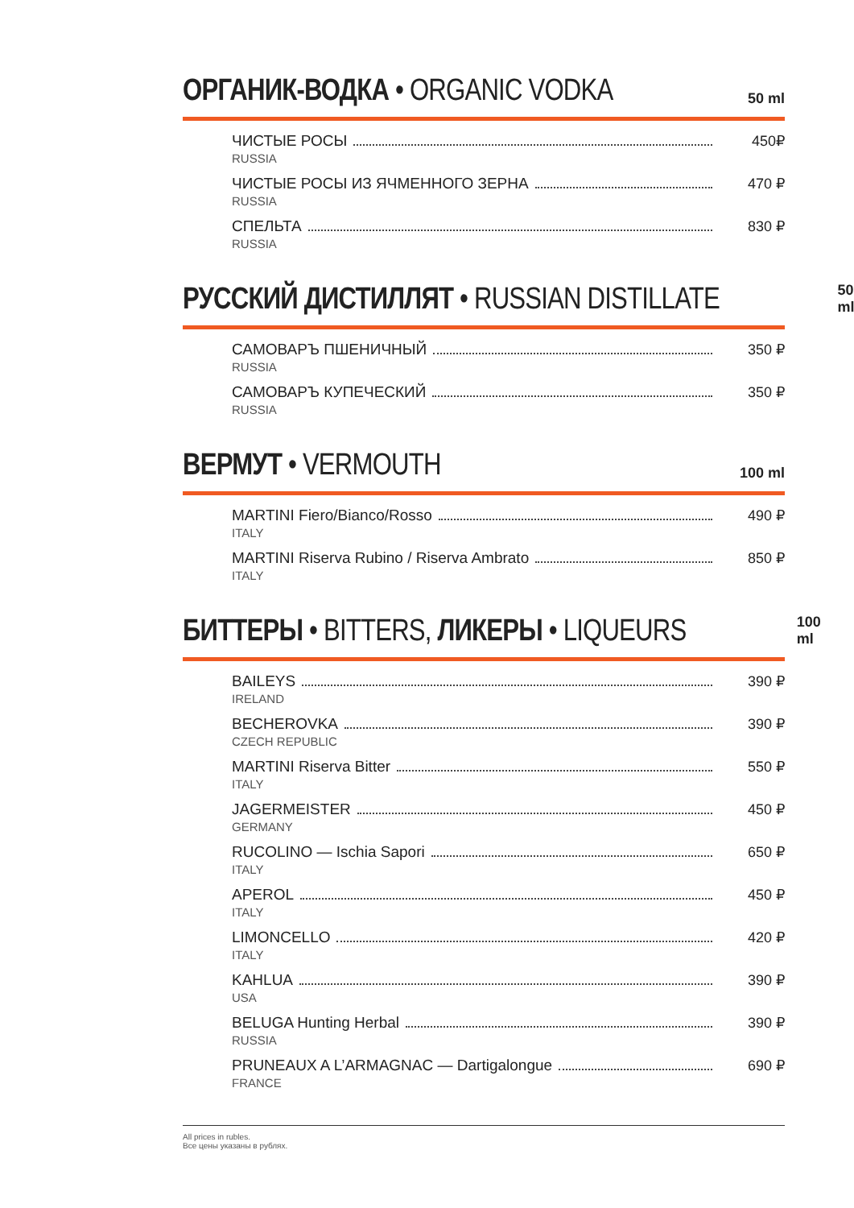ОРГАНИК-ВОДКА • ORGANIC VODKA
50 ml
ЧИСТЫЕ РОСЫ
RUSSIA
450₽
ЧИСТЫЕ РОСЫ ИЗ ЯЧМЕННОГО ЗЕРНА
RUSSIA
470 ₽
СПЕЛЬТА
RUSSIA
830 ₽
РУССКИЙ ДИСТИЛЛЯТ • RUSSIAN DISTILLATE
50 ml
САМОВАРЪ ПШЕНИЧНЫЙ
RUSSIA
350 ₽
САМОВАРЪ КУПЕЧЕСКИЙ
RUSSIA
350 ₽
ВЕРМУТ • VERMOUTH
100 ml
MARTINI Fiero/Bianco/Rosso
ITALY
490 ₽
MARTINI Riserva Rubino / Riserva Ambrato
ITALY
850 ₽
БИТТЕРЫ • BITTERS, ЛИКЕРЫ • LIQUEURS
100 ml
BAILEYS
IRELAND
390 ₽
BECHEROVKA
CZECH REPUBLIC
390 ₽
MARTINI Riserva Bitter
ITALY
550 ₽
JAGERMEISTER
GERMANY
450 ₽
RUCOLINO — Ischia Sapori
ITALY
650 ₽
APEROL
ITALY
450 ₽
LIMONCELLO
ITALY
420 ₽
KAHLUA
USA
390 ₽
BELUGA Hunting Herbal
RUSSIA
390 ₽
PRUNEAUX A L’ARMAGNAC — Dartigalongue
FRANCE
690 ₽
All prices in rubles.
Все цены указаны в рублях.